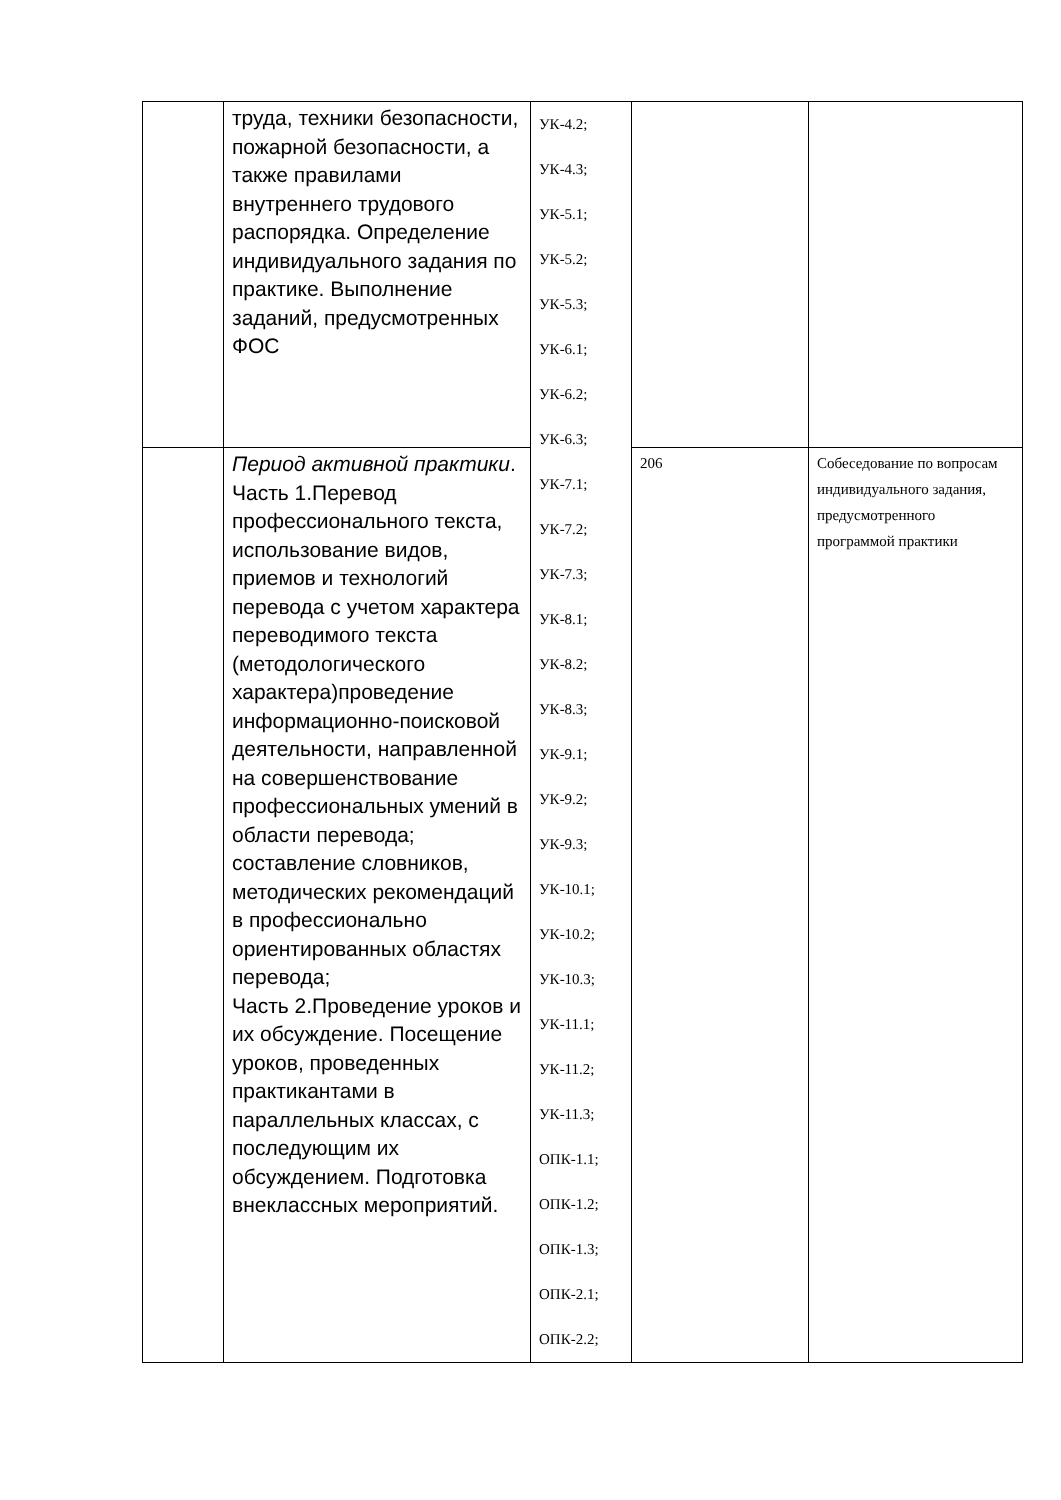| | труда, техники безопасности, пожарной безопасности, а также правилами внутреннего трудового распорядка. Определение индивидуального задания по практике. Выполнение заданий, предусмотренных ФОС | УК-4.2; УК-4.3; УК-5.1; УК-5.2; УК-5.3; УК-6.1; УК-6.2; УК-6.3; УК-7.1; УК-7.2; УК-7.3; УК-8.1; УК-8.2; УК-8.3; УК-9.1; УК-9.2; УК-9.3; УК-10.1; УК-10.2; УК-10.3; УК-11.1; УК-11.2; УК-11.3; ОПК-1.1; ОПК-1.2; ОПК-1.3; ОПК-2.1; ОПК-2.2; | | |
| | Период активной практики . Часть 1.Перевод профессионального текста, использование видов, приемов и технологий перевода с учетом характера переводимого текста (методологического характера)проведение информационно-поисковой деятельности, направленной на совершенствование профессиональных умений в области перевода; составление словников, методических рекомендаций в профессионально ориентированных областях перевода; Часть 2.Проведение уроков и их обсуждение. Посещение уроков, проведенных практикантами в параллельных классах, с последующим их обсуждением. Подготовка внеклассных мероприятий. | | 206 | Собеседование по вопросам индивидуального задания, предусмотренного программой практики |